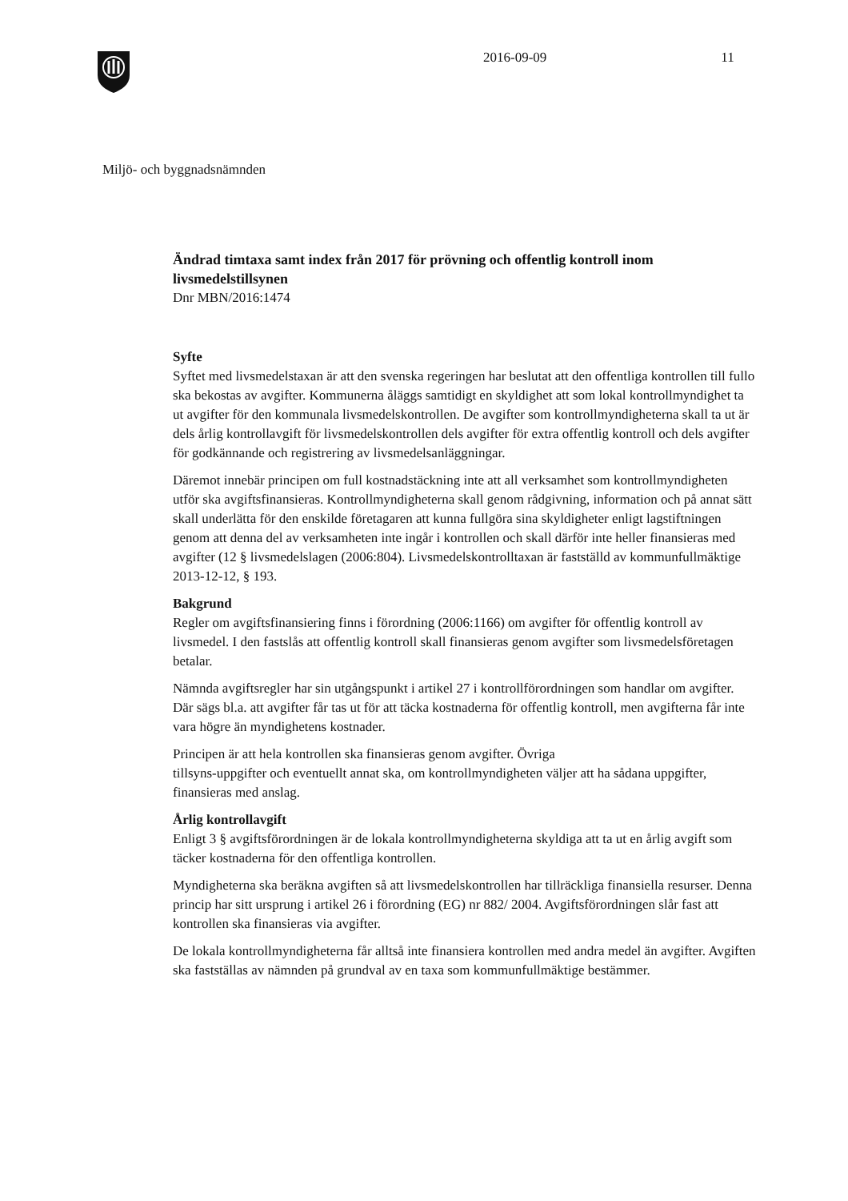2016-09-09 11
Miljö- och byggnadsnämnden
Ändrad timtaxa samt index från 2017 för prövning och offentlig kontroll inom livsmedelstillsynen
Dnr MBN/2016:1474
Syfte
Syftet med livsmedelstaxan är att den svenska regeringen har beslutat att den offentliga kontrollen till fullo ska bekostas av avgifter. Kommunerna åläggs samtidigt en skyldighet att som lokal kontrollmyndighet ta ut avgifter för den kommunala livsmedelskontrollen. De avgifter som kontrollmyndigheterna skall ta ut är dels årlig kontrollavgift för livsmedelskontrollen dels avgifter för extra offentlig kontroll och dels avgifter för godkännande och registrering av livsmedelsanläggningar.
Däremot innebär principen om full kostnadstäckning inte att all verksamhet som kontrollmyndigheten utför ska avgiftsfinansieras. Kontrollmyndigheterna skall genom rådgivning, information och på annat sätt skall underlätta för den enskilde företagaren att kunna fullgöra sina skyldigheter enligt lagstiftningen genom att denna del av verksamheten inte ingår i kontrollen och skall därför inte heller finansieras med avgifter (12 § livsmedelslagen (2006:804). Livsmedelskontrolltaxan är fastställd av kommunfullmäktige 2013-12-12, § 193.
Bakgrund
Regler om avgiftsfinansiering finns i förordning (2006:1166) om avgifter för offentlig kontroll av livsmedel. I den fastslås att offentlig kontroll skall finansieras genom avgifter som livsmedelsföretagen betalar.
Nämnda avgiftsregler har sin utgångspunkt i artikel 27 i kontrollförordningen som handlar om avgifter. Där sägs bl.a. att avgifter får tas ut för att täcka kostnaderna för offentlig kontroll, men avgifterna får inte vara högre än myndighetens kostnader.
Principen är att hela kontrollen ska finansieras genom avgifter. Övriga
tillsyns-uppgifter och eventuellt annat ska, om kontrollmyndigheten väljer att ha sådana uppgifter, finansieras med anslag.
Årlig kontrollavgift
Enligt 3 § avgiftsförordningen är de lokala kontrollmyndigheterna skyldiga att ta ut en årlig avgift som täcker kostnaderna för den offentliga kontrollen.
Myndigheterna ska beräkna avgiften så att livsmedelskontrollen har tillräckliga finansiella resurser. Denna princip har sitt ursprung i artikel 26 i förordning (EG) nr 882/ 2004. Avgiftsförordningen slår fast att kontrollen ska finansieras via avgifter.
De lokala kontrollmyndigheterna får alltså inte finansiera kontrollen med andra medel än avgifter. Avgiften ska fastställas av nämnden på grundval av en taxa som kommunfullmäktige bestämmer.